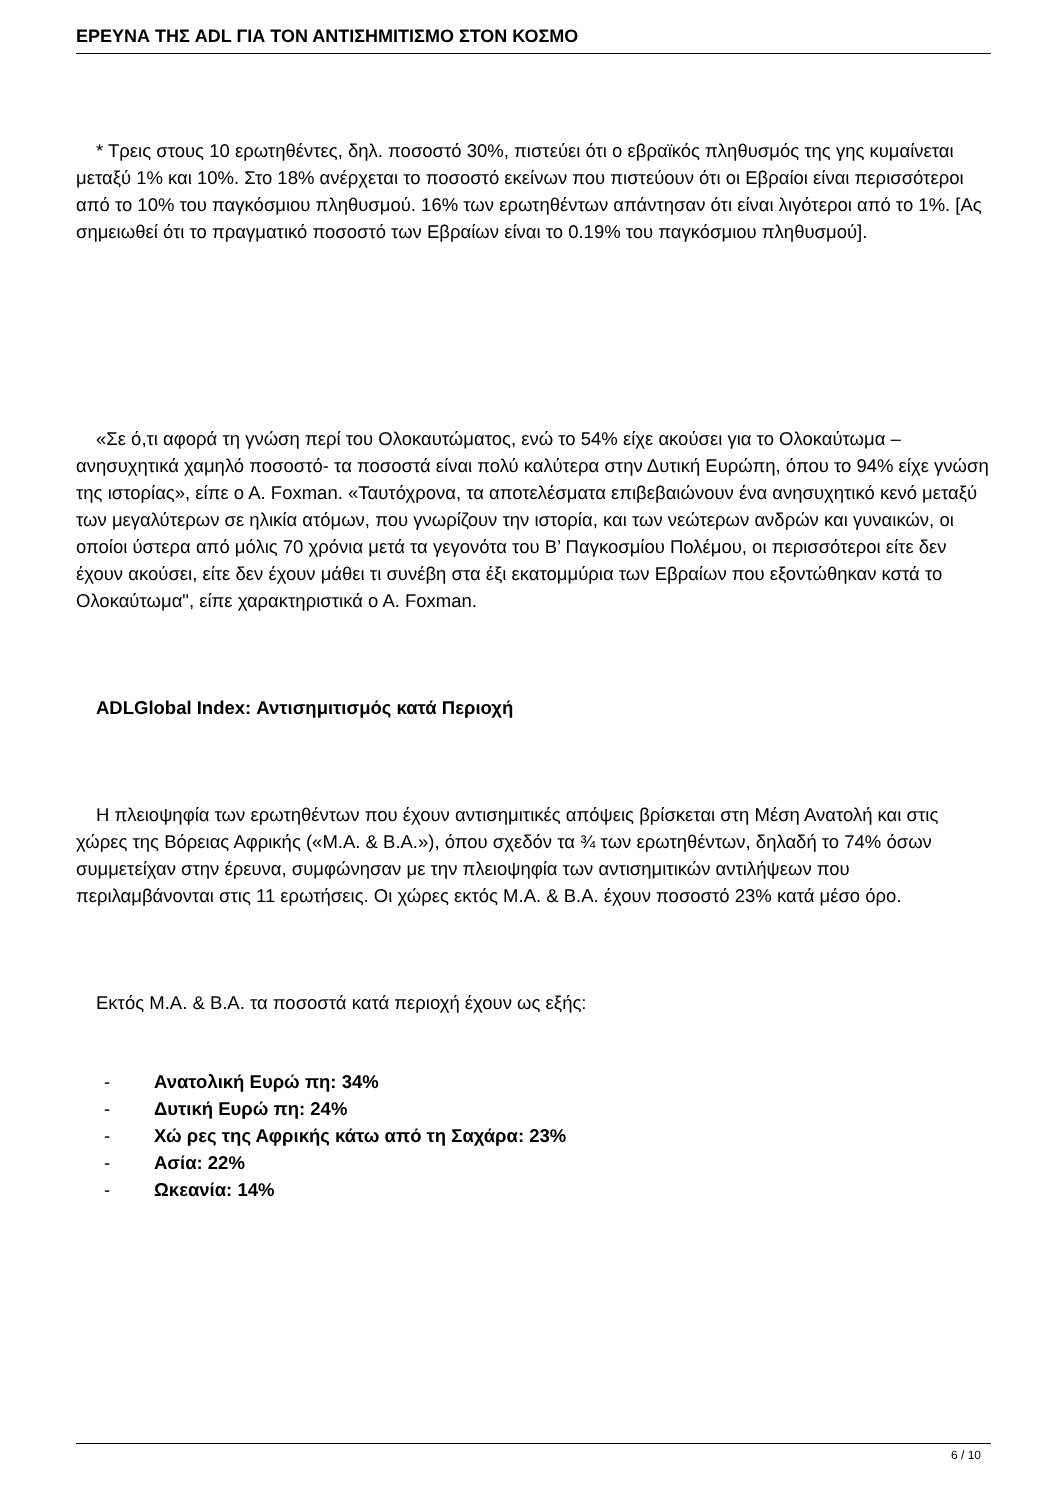ΕΡΕΥΝΑ ΤΗΣ ADL ΓΙΑ ΤΟΝ ΑΝΤΙΣΗΜΙΤΙΣΜΟ ΣΤΟΝ ΚΟΣΜΟ
* Τρεις στους 10 ερωτηθέντες, δηλ. ποσοστό 30%, πιστεύει ότι ο εβραϊκός πληθυσμός της γης κυμαίνεται μεταξύ 1% και 10%. Στο 18% ανέρχεται το ποσοστό εκείνων που πιστεύουν ότι οι Εβραίοι είναι περισσότεροι από το 10% του παγκόσμιου πληθυσμού. 16% των ερωτηθέντων απάντησαν ότι είναι λιγότεροι από το 1%. [Ας σημειωθεί ότι το πραγματικό ποσοστό των Εβραίων είναι το 0.19% του παγκόσμιου πληθυσμού].
«Σε ό,τι αφορά τη γνώση περί του Ολοκαυτώματος, ενώ το 54% είχε ακούσει για το Ολοκαύτωμα –ανησυχητικά χαμηλό ποσοστό- τα ποσοστά είναι πολύ καλύτερα στην Δυτική Ευρώπη, όπου το 94% είχε γνώση της ιστορίας», είπε ο Α. Foxman. «Ταυτόχρονα, τα αποτελέσματα επιβεβαιώνουν ένα ανησυχητικό κενό μεταξύ των μεγαλύτερων σε ηλικία ατόμων, που γνωρίζουν την ιστορία, και των νεώτερων ανδρών και γυναικών, οι οποίοι ύστερα από μόλις 70 χρόνια μετά τα γεγονότα του Β’ Παγκοσμίου Πολέμου, οι περισσότεροι είτε δεν έχουν ακούσει, είτε δεν έχουν μάθει τι συνέβη στα έξι εκατομμύρια των Εβραίων που εξοντώθηκαν κστά το Ολοκαύτωμα", είπε χαρακτηριστικά ο Α. Foxman.
ADLGlobal Index: Αντισημιτισμός κατά Περιοχή
Η πλειοψηφία των ερωτηθέντων που έχουν αντισημιτικές απόψεις βρίσκεται στη Μέση Ανατολή και στις χώρες της Βόρειας Αφρικής («Μ.Α. & Β.Α.»), όπου σχεδόν τα ¾ των ερωτηθέντων, δηλαδή το 74% όσων συμμετείχαν στην έρευνα, συμφώνησαν με την πλειοψηφία των αντισημιτικών αντιλήψεων που περιλαμβάνονται στις 11 ερωτήσεις. Οι χώρες εκτός Μ.Α. & Β.Α. έχουν ποσοστό 23% κατά μέσο όρο.
Εκτός Μ.Α. & Β.Α. τα ποσοστά κατά περιοχή έχουν ως εξής:
- Ανατολική Ευρώ πη: 34%
- Δυτική Ευρώ πη: 24%
- Χώ ρες της Αφρικής κάτω από τη Σαχάρα: 23%
- Ασία: 22%
- Ωκεανία: 14%
6 / 10